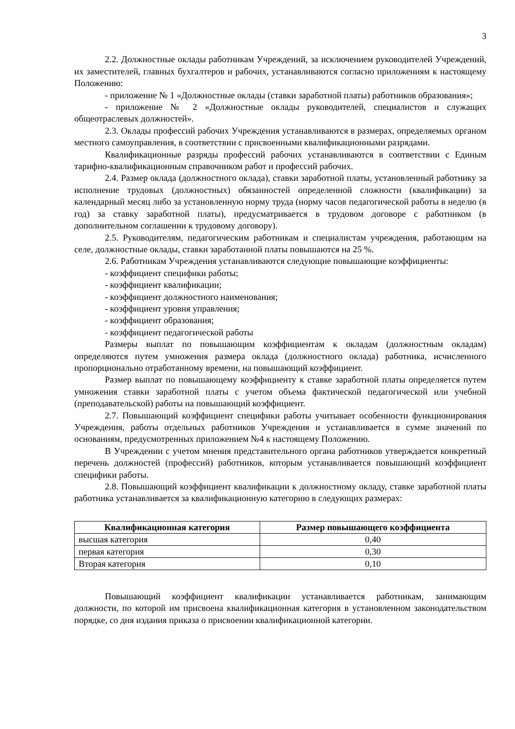3
2.2. Должностные оклады работникам Учреждений, за исключением руководителей Учреждений, их заместителей, главных бухгалтеров и рабочих, устанавливаются согласно приложениям к настоящему Положению:
- приложение № 1 «Должностные оклады (ставки заработной платы) работников образования»;
- приложение № 2 «Должностные оклады руководителей, специалистов и служащих общеотраслевых должностей».
2.3. Оклады профессий рабочих Учреждения устанавливаются в размерах, определяемых органом местного самоуправления, в соответствии с присвоенными квалификационными разрядами.
Квалификационные разряды профессий рабочих устанавливаются в соответствии с Единым тарифно-квалификационным справочником работ и профессий рабочих.
2.4. Размер оклада (должностного оклада), ставки заработной платы, установленный работнику за исполнение трудовых (должностных) обязанностей определенной сложности (квалификации) за календарный месяц либо за установленную норму труда (норму часов педагогической работы в неделю (в год) за ставку заработной платы), предусматривается в трудовом договоре с работником (в дополнительном соглашении к трудовому договору).
2.5. Руководителям, педагогическим работникам и специалистам учреждения, работающим на селе, должностные оклады, ставки заработанной платы повышаются на 25 %.
2.6. Работникам Учреждения устанавливаются следующие повышающие коэффициенты:
- коэффициент специфики работы;
- коэффициент квалификации;
- коэффициент должностного наименования;
- коэффициент уровня управления;
- коэффициент образования;
- коэффициент педагогической работы
Размеры выплат по повышающим коэффициентам к окладам (должностным окладам) определяются путем умножения размера оклада (должностного оклада) работника, исчисленного пропорционально отработанному времени, на повышающий коэффициент.
Размер выплат по повышающему коэффициенту к ставке заработной платы определяется путем умножения ставки заработной платы с учетом объема фактической педагогической или учебной (преподавательской) работы на повышающий коэффициент.
2.7. Повышающий коэффициент специфики работы учитывает особенности функционирования Учреждения, работы отдельных работников Учреждения и устанавливается в сумме значений по основаниям, предусмотренных приложением №4 к настоящему Положению.
В Учреждении с учетом мнения представительного органа работников утверждается конкретный перечень должностей (профессий) работников, которым устанавливается повышающий коэффициент специфики работы.
2.8. Повышающий коэффициент квалификации к должностному окладу, ставке заработной платы работника устанавливается за квалификационную категорию в следующих размерах:
| Квалификационная категория | Размер повышающего коэффициента |
| --- | --- |
| высшая категория | 0,40 |
| первая категория | 0,30 |
| Вторая категория | 0,10 |
Повышающий коэффициент квалификации устанавливается работникам, занимающим должности, по которой им присвоена квалификационная категория в установленном законодательством порядке, со дня издания приказа о присвоении квалификационной категории.